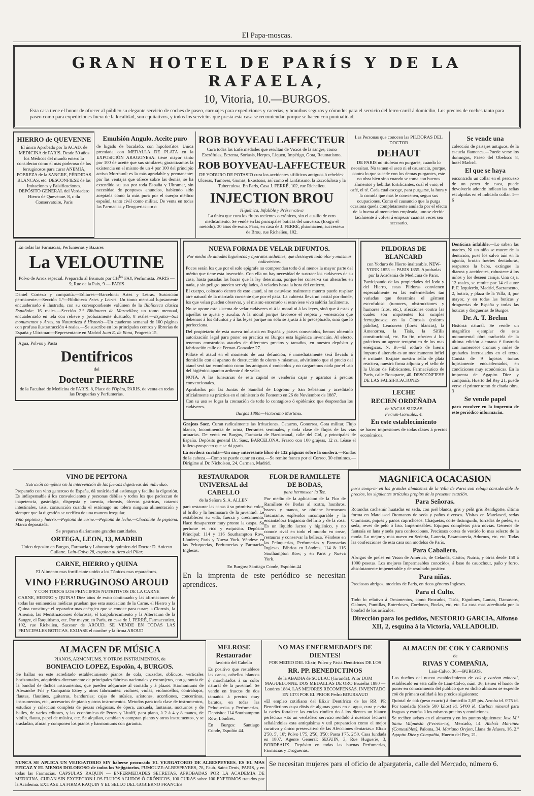El Papa-moscas.
GRAN HOTEL DE PARÍS Y DE LA RAFAELA,
10, Vitoria, 10.—BURGOS.
Esta casa tiene el honor de ofrecer al público su elegante servicio de coches de paseo, carruajes para expediciones y cacerias, y ómnibus seguros y cómodos para el servicio del ferro-carril á domicilio. Los precios de coches tanto para paseo como para expediciones fuera de la localidad, son equitativos, y todos los servicios que presta esta casa se recomiendan porque se hacen con puntualidad.
HIERRO de QUEVENNE
El único Aprobado por la ACAD. de MEDICINA de PARIS. Desde 50 años los Médicos del mundo entero lo consideran como el mas poderoso de los ferruginosos para curar ANEMIA, POBREZA de la SANGRE, PÉRDIDAS BLANCAS, etc. DESCONFIESE de las Imitaciones y Falsificaciones. DEPÓSITO GENERAL del Verdadero Hierro de Quevenne. 8, r. du Conservatoire, Paris
Emulsión Angulo. Aceite puro
de higado de bacalado, con hipofosfitos. Unica premiada con MEDALLA DE PLATA en la EXPOSICIÓN ARAGONESA: tiene mayor tanto por 100 de aceite que sus similares; garantizamos la existencia en el mismo de un 4 por 100 del principio activo Morrhuol: es la más agradable y permanente: por las ventajas que ofrece sobre las demás, se ha extendido su uso por toda España y Ultramar, sin necesidad de ponposos anuncios, habiendo sido aceptada como la más pura por el cuerpo médico español, tanto civil como militar. De venta en todas las Farmacias y Droguerias—n o
ROB BOYVEAU LAFFECTEUR
Cura todas las Enfermedades que resultan de Vicios de la sangre, como Escrófulas, Eczema, Soriasis, Herpes, Liquen, Impétigo, Gota, Reumatismo.
ROB BOYVEAU-LAFFECTEUR
DE YODURO DE POTASIO cura los accidentes sifilíticos antiguos ó rebeldes: Ulceras, Tumores, Gomas, Exostosis, así como el Linfatismo, la Escrofulosa y la Tuberculosa. En Paris, Casa J. FERRÉ, 102, rue Richelieu.
INJECTION BROU
Higiénica, Infalible y Préservativa
La única que cura los flujos recientes o crónicos, sin el ausilio de otro medicamento. Se vende en las principales boticas del universo. (Exigir el metodo). 30 años de exito. Paris, en casa de J. FERRÉ, pharmacien, successeur de Brou, rue Richelieu, 102.
Las Personas que conocen las PILDORAS DEL DOCTOR
DEHAUT
DE PARIS no titubean en purgarse, cuando lo necesitan. No temen el asco ni el causancio, porque, contra lo que sucede con los demas purgantes, este no obra bien sino cuando se toma con buenos alimentos y bebidas fortificantes, cual el vino, el café, el té. Cada cual escoge, para purgarse, la hora y la comida que mas le convienen, segun sus ocupaciones. Como el causancio que la purga ocasiona queda completamente anulado por el efecto de la buena alimentacion empleada, uno se decide facilmente á volver á empezar cuantas veces sea necesario.
Se vende una
colección de paisajes antiguos, de la escuela flamenca.—Puede verse los domingos, Paseo del Obelisco 8, hotel Madrid.
El que se haya
encontrado un collar en el pescuezo de un perro de caza, puede devolverlo adonde indican las señas esculpidas en el indicado collar. 1—6
En todas las Farmacias, Perfumerias y Bazares
La VELOUTINE
Polvo de Arroz especial. Preparado al Bismuto por CH<sup>les</sup> FAY, Perfumista. PARIS — 9, Rue de la Paix, 9 — PARIS
Daniel Cortezo y compañía.—Editores—Barcelona: Artes y Letras. Suscrición permanente.—Sección 1.ª—Biblioteca Artes y Letras. Un tomo mensual lujosamente encuadernado é ilustrado, con su correspondiente volúmen de la Biblioteca clasica Española: 16 reales.—Sección 2.ª Biblioteca de Maravillas; un tomo mensual, encuadernado en tela con relieve y profusamente ilustrado, 8 reales.—España—Sus monumentos y Artes, su Naturaleza é Historia—Un cuaderno semanal de 100 páginas con profusa ilustratracción 4 reales.—Se suscribe en los principales centros y librerias de España y Ultramar.—Representante en Madrid Juan E. de Bona, Progreso 15.
Agua, Polvos y Pasta
Dentifricos
del
Docteur PIERRE
de la Facultad de Medicina de PARIS. 8, Place de l'Opéra, PARIS. de venta en todas las Droguerias y Perfumerias.
NUEVA FORMA DE VELAR DIFUNTOS.
Por medio de ataudes higiénicos y aparatos ardientes, que destruyen todo olor y miasmas cadavéricos.
Pocos serán los que por el solo epígrafe no comprendan todo ó al menos la mayor parte del mérito que tiene esta invención. Con ella no hay necesidad de sustraer los cadáveres de su casa, hasta pasadas las horas que la ley determina, porque les conserva sin alterarles en nada, y sin peligro pueden ser vigilados, ó velados hasta la hora del entierro.
El cuerpo, colocado dentro de este ataud, si no estuviese realmente muerto puede respirar aire natural de la marcada corriente que por el pasa. La cubierta lleva un cristal por donde, los que velan pueden observar, y el mismo encerrado si estuviese vivo saldria facilmente.
No se opone este sistema de velar cadáveres ni á la moral ni á las leyes, sinó que á estas y aquellas se ajusta y auxilia. A la moral porque favorece el respeto y veneración que debemos á los difuntos y á las leyes porque no solo se ajusta á lo preceptuado, sinó que lo perfecciona.
Del propietario de esta nueva industria en España y paises convenidos, hemos obtenido autorización legal para poner en practica en Burgos esta higiénica invención. Al efecto, tenemos construidos ataudes de diferentes precios y tamaños, en nuestro depósito y fabricación calle de Fernan-Gonzalez 27.
Pídase el ataud en el momento de una defunción, é inmediatamente será llevado á domicilio con el aparato de destrucción de olores y miasmas, advirtiendo que el precio del ataud será tan económico como los antiguos ó conocidos y no cargaremos nada por el uso del higiénico aparato ardiente ó de velar.
NOTA. A las funerarias de esta capital se venderán cajas y aparatos á precios convencionales.
Aprobados por las Juntas de Sanidad de Logroño y San Sebastian y acreditado oficialmente su práctica en el ministerio de Fomento en 26 de Noviembre de 1887.
Con su uso se logra la cremación de todo lo contagioso ó epidémico que desprendan los cadáveres.
Burgos 1888.—Victoriano Martinez.
Grajeas Saez. Curan radicalmente las Irritaciones, Catarros, Gonorrea, Gota militar, Flujo blanco, Incontinencia de orina, Derrames seminales, y toda clase de flujos de las vias uriuarias. De venta en Burgos, Farmacia de Barriocanal, calle del Cid, y principales de España. Depósito general Dr. Saez, BARCELONA. Frasco con 100 grajeas, 12 rs. Léase el folleto-prospecto que se dá gratis.
La sordera curada—Un muy interesante libro de 132 páginas sobre la sordera.—Ruidos de la cabeza.—Como se puede curar en casa.—Se remite franco por el Correo, 30 céntimos.—Dirigirse al Dr. Nicholson, 24, Carmen, Madrid.
PILDORAS DE BLANCARD
con Yoduro de Hierro inalterable. NEW-YORK 1853 — PARIS 1855. Aprobadas por la Academia de Medicina de Paris.
Participando de las propiedades del Iodo y del Hierro, estas Pildoras convienen especialmente en las enfermedades tan variadas que determina el gérmen escrofuloso (tumores, obstrucciones y humores frios, etc.), afecciones contra las cuales son impotentes los simples ferruginosos; en la Clorosis (colores pálidos), Leucorrea (flores blancas), la Amenorrea, la Tisis, la Sifilis constitucional, etc. En fin, ofrecen á los prácticos un agente terapéutico de los mas enérgicos. N. B.—El ioduro de hierro impuro ó alterado es un medicamento infiel é irritante. Exíjase nuestro sello de plata reactiva, nuestra firma adjunta y el sello de la Union de Fabricantes. Farmacéutico de Paris, calle Bonaparte, 40. DESCONFIESE DE LAS FALSIFICACIONES
LECHE
RECIEN ORDEÑADA
de VACAS SUIZAS
Fernan-Gonzalez, 4.
En este establecimiento
se hacen impresiones de todas clases á precios económicos.
Denticina infalible.—Lo saben las madres. Ni un niño se muere de la dentición, pues los salvo aún en la agonía, brotan fuertes dentaduras, reaparece la baba, extingue la diarrea y accidentes, robustece á los niños y los deseen canija. Una caja, 12 reales, se remite por 14 el autor P. F. Izquierdo, Madrid, Sacramento, 2, botica, y plaza de la Villa, 4, por mayor, y en todas las boticas y droguerias de España y todas las boticas y droguerias de Burgos.
Dr. A. T. Brehm
Historia natural. Se vende un magnífico ejemplar de esta monumental obra traducida de la última edición alemana é ilustrada con numerosos cromos y miles de grabados intercalados en el texto. Consta de 9 lujosos tomos lujosamente encuadernados, en condiciones muy económicas. En la imprenta de Agapito Diez y compañía, Huerto del Rey 21, puede verse el primer tomo de citada obra. 3
Se vende papel
para envolver en la imprenta de este periódico informarán.
VINO DE PEPTONA
Nutrición completa sin la intervención de las fuerzas digestivas del individuo.
Preparado con vino generoso de España, dá tonicidad al estómago y facilita la digestión. Es indispensable á los convalecientes y personas débiles y todos los que padezcan de inapetencia, gastralgia, dispepsia y anemia, clorosis, úlceras gastricas, catarros intestinales, tisis, consunción cuando el estómago no tolera ninguna alimentación y siempre que la digestión se verifica de una manera irregular.
Vino peptona y hierro.—Peptona de carne.—Peptona de leche.—Chocolate de peptona. Marca depositada.
Se preparan diariamente grandes cantidades.
ORTEGA, LEON, 13, MADRID
Unico deposito en Burgos, Farmacia y Laboratorio quimico del Doctor D. Aniceto Guilarte. Lain-Calvo 28, esquina al Arco del Pilar.
CARNE, HIERRO y QUINA
El Alimento mas fortificante unido a los Tónicos mas reparadores.
VINO FERRUGINOSO AROUD
Y CON TODOS LOS PRINCIPIOS NUTRITIVOS DE LA CARNE
CARNE, HIERRO y QUINA! Diez años de exito continuado y las afirmaciones de todas las eminencias médicas prueban que esta asociacion de la Carne, el Hierro y la Quina constituye el reparador mas enérgico que se conoce para curar: la Clorosis, la Anemia, las Menstruaciones dolorosas, el Empobrecimiento y la Alteracion de la Sangre, el Raquitismo, etc. Por mayor, en Paris, en casa de J. FERRÉ, Farmaceutico, 102, rue Richelieu, Sucesor de AROUD. SE VENDE EN TODAS LAS PRINCIPALES BOTICAS. EXIJASE el nombre y la firma AROUD
RESTAURADOR UNIVERSAL del CABELLO
de la Señora S. A. ALLEN
para restaurar las canas á su primitivo color, al brillo y la hermosura de la juventud. Le restablecen su vida, fuerza y crecimiento. Hace desaparecer muy pronto la caspa. Su perfume es rico y exquisito. Depósito Principal: 114 y 116 Southampton Row, Lóndres; Paris y Nueva York. Véndese en las Peluquerias, Perfumerias y Farmacias Inglesas.
FLOR DE RAMILLETE DE BODAS,
para hermosear la Tez.
Por medio de la aplicacion de la Flor de Ramillete de Bodas al rostro, hombros, brazos y manos, se obtiene hermosura fascinante, esplendor incomparable y la encantadora fragancia del lirio y de la rosa. Es un líquido lacteo y higiénico, y no conoce rival en todo el mundo en crear, restaurar y conservar la belleza. Véndese en las Peluquerias, Perfumerias y Farmacias Inglesas. Fábrica en Lóndres, 114 & 116 Southampton Row; y en Paris y Nueva York.
En Burgos: Santiago Conde, Espolón 44
En la imprenta de este periódico se necesitan aprendices.
MAGNIFICA OCACASION
para comprar en los grandes almacenes de la Villa de Paris con rebaja considerable de precios, los siguientes artículos propios de la presente estación.
Para Señoras.
Rotondas cachemir huatadas en seda, con piel blanca, gris y pelit gris Rendigotte, última forma en Matelased Otomanos de seda y paños diversos. Visitas en Matelased, sedas Otomanas, piqués y paños caprichosos. Chaquetas, corte distinguido, forradas de pieles, en seda, reves de pelo ó liso. Impermeables. Equipos completos para novias. Géneros de fantasía en lana y seda para confecciones. Preciosos cortes de vestido lo mas selecto de la moda. Lo mejor y mas nuevo en Sedería, Lanería, Pasamanería, Adornos, etc. etc. Todas las confecciones de esta casa son modelos de París.
Para Caballero.
Abrigos de pieles en Vison de América, de Celanda, Castor, Nutria, y otras desde 150 á 1000 pesetas. Los mejores Impermeables conocidos, á base de cauochout, paño y forro, absolutamente impenetrable y de resultado positivo.
Para niñas.
Preciosos abrigos, modelos de París, en ricos géneros Ingleses.
Para el Culto.
Todo lo relativo á Ornamentos, como Brocados, Tisús, Espolines, Lamas, Damascos, Galones, Puntillas, Entredoses, Cordones, Borlas, etc. etc. La casa mas acreditada por la bondad de los artículos.
Dirección para los pedidos, NESTORIO GARCIA, Alfonso XII, 2, esquina á la Victoria, VALLADOLID.
ALMACEN DE MÚSICA
PIANOS, ARMONIUMS, Y OTROS INSTRUMENTOS, de
BONIFACIO LOPEZ, Espolón, 4, BURGOS.
Se hallan en este acreditado establecimiento pianos de cola, cruzados, oblícuos, verticales horizontales, adquiridos directamente de principales fábricas nacionales y extranjeras, con garantia de la bondad de dichos instrumentos, que pueden adquirirse al contado y á plazos. Harmoniums de Alexandre Fils y Compañia Estey y otros fabricantes: violines, violas, violoncellos, contrabajos, flautas, flautines, guitarras, bandurrias; cajas de música, aristones, acordiones, concertinas, instrumentos, etc., accesorios de piano y otros instrumentos. Metodos para toda clase de instrumentos, estudios y coleccion completa de piezas religiosas, de ópera, zarzuela, fantasias, nocturnos y de bailes, de varios editores, y las económicas de Peters y Litolff, para piano, á 2 á 4 y 8 manos, de violin, flauta, papel de música, etc. Se alquilan, cambian y compran pianos y otros instrumentos, y se trasladan, afinan y componen los pianos y harmoniums con garantia.
MELROSE Restaurador
favorito del Cabello
Es positivo que restablece las canas, cabellos blancos ó marchitados á su color natural de la juventud. Se vende en frascos de dos tamaños á precios muy baratos, en todas las Peluquerias y Perfumerias. Depósito: 114 Southampton Row, Lóndres.
En Burgos: Santiago Conde, Espolón 44.
NO MAS ENFERMEDADES DE DIENTES!
POR MEDIO DEL Elixir, Polvo y Pasta Dentifricos DE LOS
RR. PP. BENEDICTINOS
de la ABADIA de SOULAC (Gironda). Prior DOM MAGUELONNE. DOS MEDALLAS DE ORO Bruselas 1880 — Londres 1884. LAS MEJORES RECOMPENSAS. INVENTADO EN 1373 POR EL PRIOR Pedro BOURSAUD
«El empleo cotidiano del Elixir Dentifrico de los RR. PP. Benedictinos cuya dósis de algunas gotas en el agua, cura y evita la caries fortalece las encias rindien do á los dientes un blanco perfecto.» «Es un verdadero servicio rendido á nuestros lectores señalándoles esta antiquisima y util preparacion como el mejor curativo y único preservativo de las Afecciones dentarias.» Elixir 2'50, 5', 10'; Polvo 1'75, 2'50, 3'50; Pasta 1'75, 2'50. Casa fundada en 1807. Agente General: SEGUIN, 3, Rue Huguerie, 3, BORDEAUX. Depósito en todas las buenas Perfumerias, Farmacias y Droguerias.
ALMACEN DE COK Y CARBONES
de
RIVAS Y COMPAÑIA,
Lain-Calvo, 36.—BURGOS.
Los dueños del nuevo establecimiento de cok y carbon mineral, establecido en esta calle de Lain-Calvo, núm. 36, tienen el honor de poner en conocimiento del publico que en dicho almacen se expende cok de primera calidad á los precios siguientes:
Quintal de cok (peso exacto) á domicilio 2,65 pts. Arroba id. 0'75 id. Por tonelada (desde 500 kilos) id. 54'00 id. Carbon mineral para fraguas y estufas á los mismos precios y condiciones.
Se reciben avisos en el almacen y en los puntos siguientes: Jose M.ª Sainz Valpuesta (Ferreteria), Mercado, 14. Andrés Martinez (Comestibles), Paloma, 34. Mariano Orejon, Llana de Afuera, 16, 2.º Agapito Diez y Compañia, Huerto del Rey, 21.
NUNCA SE APLICA UN VEJIGATORIO SIN haberse procurado EL VEJIGATORIO DE ALBESPEYRES. ES EL MAS EFICAZ Y EL MENOS DOLOROSO de todos los Vejigatorios. FUMOUZE-ALBESPEYRES, 78, Faub. Saint-Denis, PARIS, y en todas las Farmacias. CAPSULAS RAQUIN — ENFERMEDADES SECRETAS. APROBADAS POR LA ACADEMIA DE MEDICINA. CURAN SIN EXCEPCION LOS FLUJOS AGUDOS Ó CRÓNICOS. 100 CURAS sobre 100 ENFERMOS tratados por la Academia. EXIJASE LA FIRMA RAQUIN Y EL SELLO DEL GOBIERNO FRANCÉS
Se necesitan mujeres para el oficio de alpargateria, calle del Mercado, número 6.